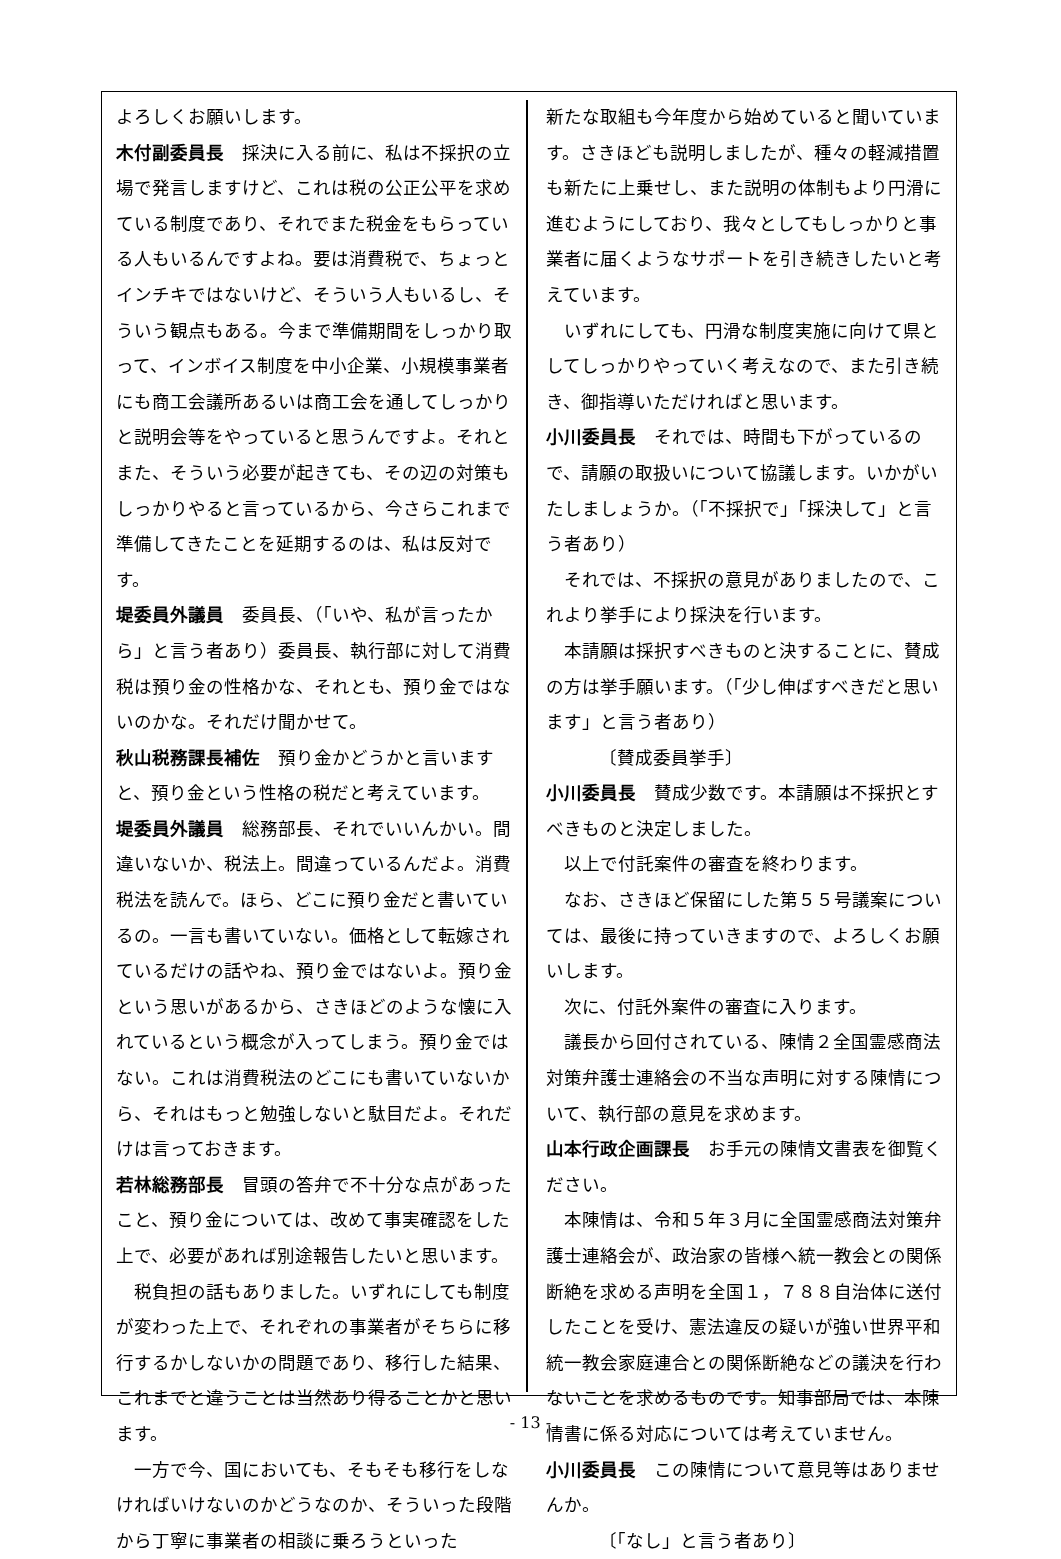よろしくお願いします。
木付副委員長　採決に入る前に、私は不採択の立場で発言しますけど、これは税の公正公平を求めている制度であり、それでまた税金をもらっている人もいるんですよね。要は消費税で、ちょっとインチキではないけど、そういう人もいるし、そういう観点もある。今まで準備期間をしっかり取って、インボイス制度を中小企業、小規模事業者にも商工会議所あるいは商工会を通してしっかりと説明会等をやっていると思うんですよ。それとまた、そういう必要が起きても、その辺の対策もしっかりやると言っているから、今さらこれまで準備してきたことを延期するのは、私は反対です。
堤委員外議員　委員長、（「いや、私が言ったから」と言う者あり）委員長、執行部に対して消費税は預り金の性格かな、それとも、預り金ではないのかな。それだけ聞かせて。
秋山税務課長補佐　預り金かどうかと言いますと、預り金という性格の税だと考えています。
堤委員外議員　総務部長、それでいいんかい。間違いないか、税法上。間違っているんだよ。消費税法を読んで。ほら、どこに預り金だと書いているの。一言も書いていない。価格として転嫁されているだけの話やね、預り金ではないよ。預り金という思いがあるから、さきほどのような懐に入れているという概念が入ってしまう。預り金ではない。これは消費税法のどこにも書いていないから、それはもっと勉強しないと駄目だよ。それだけは言っておきます。
若林総務部長　冒頭の答弁で不十分な点があったこと、預り金については、改めて事実確認をした上で、必要があれば別途報告したいと思います。
税負担の話もありました。いずれにしても制度が変わった上で、それぞれの事業者がそちらに移行するかしないかの問題であり、移行した結果、これまでと違うことは当然あり得ることかと思います。
一方で今、国においても、そもそも移行をしなければいけないのかどうなのか、そういった段階から丁寧に事業者の相談に乗ろうといった
新たな取組も今年度から始めていると聞いています。さきほども説明しましたが、種々の軽減措置も新たに上乗せし、また説明の体制もより円滑に進むようにしており、我々としてもしっかりと事業者に届くようなサポートを引き続きしたいと考えています。
いずれにしても、円滑な制度実施に向けて県としてしっかりやっていく考えなので、また引き続き、御指導いただければと思います。
小川委員長　それでは、時間も下がっているので、請願の取扱いについて協議します。いかがいたしましょうか。（「不採択で」「採決して」と言う者あり）
それでは、不採択の意見がありましたので、これより挙手により採決を行います。
本請願は採択すべきものと決することに、賛成の方は挙手願います。（「少し伸ばすべきだと思います」と言う者あり）
〔賛成委員挙手〕
小川委員長　賛成少数です。本請願は不採択とすべきものと決定しました。
以上で付託案件の審査を終わります。
なお、さきほど保留にした第５５号議案については、最後に持っていきますので、よろしくお願いします。
次に、付託外案件の審査に入ります。
議長から回付されている、陳情２全国霊感商法対策弁護士連絡会の不当な声明に対する陳情について、執行部の意見を求めます。
山本行政企画課長　お手元の陳情文書表を御覧ください。
本陳情は、令和５年３月に全国霊感商法対策弁護士連絡会が、政治家の皆様へ統一教会との関係断絶を求める声明を全国１，７８８自治体に送付したことを受け、憲法違反の疑いが強い世界平和統一教会家庭連合との関係断絶などの議決を行わないことを求めるものです。知事部局では、本陳情書に係る対応については考えていません。
小川委員長　この陳情について意見等はありませんか。
〔「なし」と言う者あり〕
- 13 -